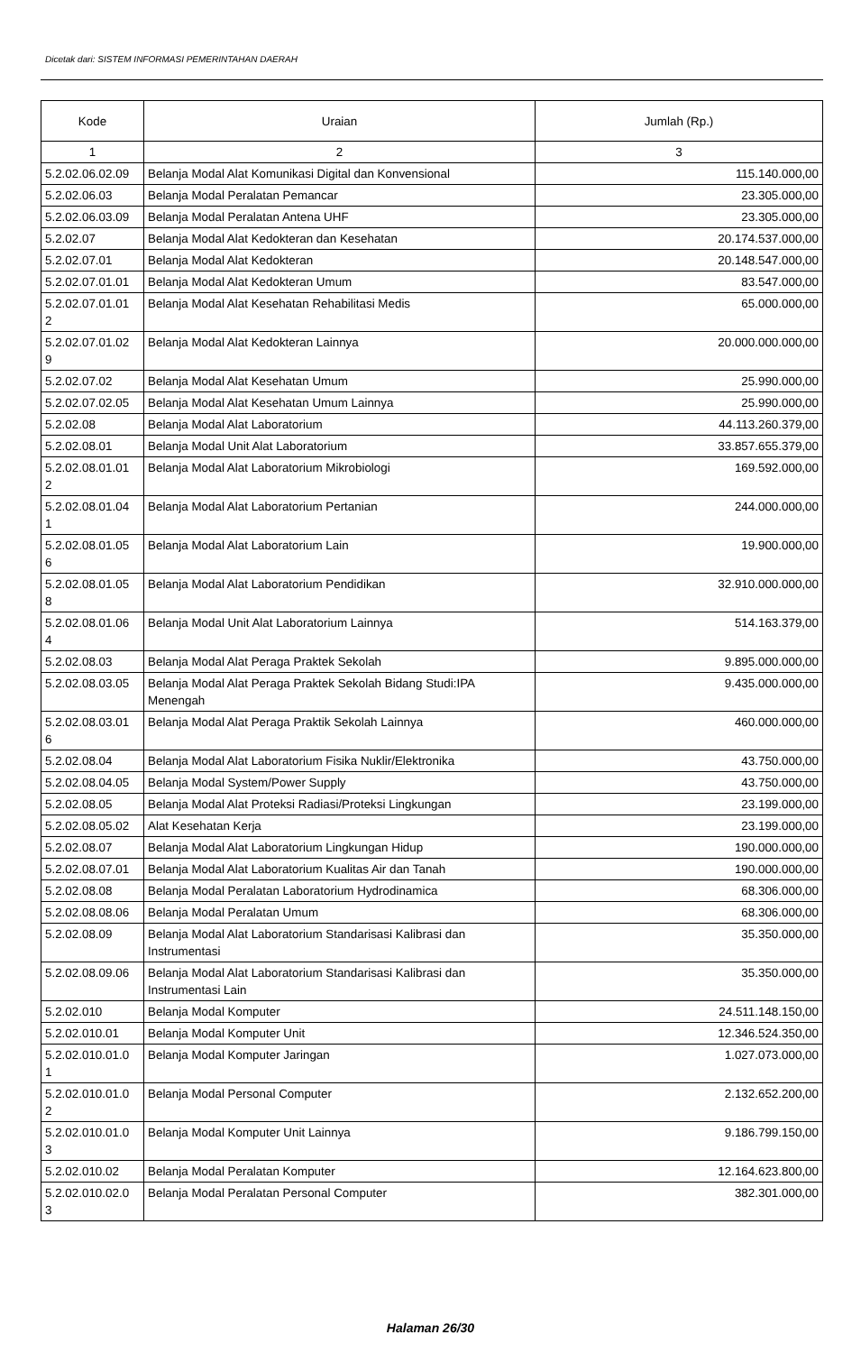Dicetak dari: SISTEM INFORMASI PEMERINTAHAN DAERAH
| Kode | Uraian | Jumlah (Rp.) |
| --- | --- | --- |
| 1 | 2 | 3 |
| 5.2.02.06.02.09 | Belanja Modal Alat Komunikasi Digital dan Konvensional | 115.140.000,00 |
| 5.2.02.06.03 | Belanja Modal Peralatan Pemancar | 23.305.000,00 |
| 5.2.02.06.03.09 | Belanja Modal Peralatan Antena UHF | 23.305.000,00 |
| 5.2.02.07 | Belanja Modal Alat Kedokteran dan Kesehatan | 20.174.537.000,00 |
| 5.2.02.07.01 | Belanja Modal Alat Kedokteran | 20.148.547.000,00 |
| 5.2.02.07.01.01 | Belanja Modal Alat Kedokteran Umum | 83.547.000,00 |
| 5.2.02.07.01.01 2 | Belanja Modal Alat Kesehatan Rehabilitasi Medis | 65.000.000,00 |
| 5.2.02.07.01.02 9 | Belanja Modal Alat Kedokteran Lainnya | 20.000.000.000,00 |
| 5.2.02.07.02 | Belanja Modal Alat Kesehatan Umum | 25.990.000,00 |
| 5.2.02.07.02.05 | Belanja Modal Alat Kesehatan Umum Lainnya | 25.990.000,00 |
| 5.2.02.08 | Belanja Modal Alat Laboratorium | 44.113.260.379,00 |
| 5.2.02.08.01 | Belanja Modal Unit Alat Laboratorium | 33.857.655.379,00 |
| 5.2.02.08.01.01 2 | Belanja Modal Alat Laboratorium Mikrobiologi | 169.592.000,00 |
| 5.2.02.08.01.04 1 | Belanja Modal Alat Laboratorium Pertanian | 244.000.000,00 |
| 5.2.02.08.01.05 6 | Belanja Modal Alat Laboratorium Lain | 19.900.000,00 |
| 5.2.02.08.01.05 8 | Belanja Modal Alat Laboratorium Pendidikan | 32.910.000.000,00 |
| 5.2.02.08.01.06 4 | Belanja Modal Unit Alat Laboratorium Lainnya | 514.163.379,00 |
| 5.2.02.08.03 | Belanja Modal Alat Peraga Praktek Sekolah | 9.895.000.000,00 |
| 5.2.02.08.03.05 | Belanja Modal Alat Peraga Praktek Sekolah Bidang Studi:IPA Menengah | 9.435.000.000,00 |
| 5.2.02.08.03.01 6 | Belanja Modal Alat Peraga Praktik Sekolah Lainnya | 460.000.000,00 |
| 5.2.02.08.04 | Belanja Modal Alat Laboratorium Fisika Nuklir/Elektronika | 43.750.000,00 |
| 5.2.02.08.04.05 | Belanja Modal System/Power Supply | 43.750.000,00 |
| 5.2.02.08.05 | Belanja Modal Alat Proteksi Radiasi/Proteksi Lingkungan | 23.199.000,00 |
| 5.2.02.08.05.02 | Alat Kesehatan Kerja | 23.199.000,00 |
| 5.2.02.08.07 | Belanja Modal Alat Laboratorium Lingkungan Hidup | 190.000.000,00 |
| 5.2.02.08.07.01 | Belanja Modal Alat Laboratorium Kualitas Air dan Tanah | 190.000.000,00 |
| 5.2.02.08.08 | Belanja Modal Peralatan Laboratorium Hydrodinamica | 68.306.000,00 |
| 5.2.02.08.08.06 | Belanja Modal Peralatan Umum | 68.306.000,00 |
| 5.2.02.08.09 | Belanja Modal Alat Laboratorium Standarisasi Kalibrasi dan Instrumentasi | 35.350.000,00 |
| 5.2.02.08.09.06 | Belanja Modal Alat Laboratorium Standarisasi Kalibrasi dan Instrumentasi Lain | 35.350.000,00 |
| 5.2.02.010 | Belanja Modal Komputer | 24.511.148.150,00 |
| 5.2.02.010.01 | Belanja Modal Komputer Unit | 12.346.524.350,00 |
| 5.2.02.010.01.0 1 | Belanja Modal Komputer Jaringan | 1.027.073.000,00 |
| 5.2.02.010.01.0 2 | Belanja Modal Personal Computer | 2.132.652.200,00 |
| 5.2.02.010.01.0 3 | Belanja Modal Komputer Unit Lainnya | 9.186.799.150,00 |
| 5.2.02.010.02 | Belanja Modal Peralatan Komputer | 12.164.623.800,00 |
| 5.2.02.010.02.0 3 | Belanja Modal Peralatan Personal Computer | 382.301.000,00 |
Halaman 26/30